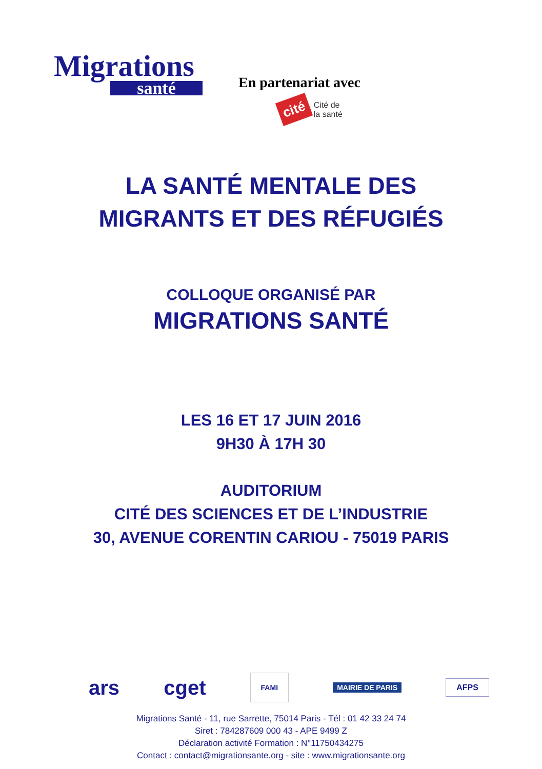Migrations
santé
En partenariat avec
cité
Cité de
la santé
LA SANTÉ MENTALE DES
MIGRANTS ET DES RÉFUGIÉS
COLLOQUE ORGANISÉ PAR
MIGRATIONS SANTÉ
LES 16 ET 17 JUIN 2016
9H30 À 17H 30
AUDITORIUM
CITÉ DES SCIENCES ET DE L’INDUSTRIE
30, AVENUE CORENTIN CARIOU - 75019 PARIS
ars cget FAMI MAIRIE DE PARIS AFPS
Migrations Santé - 11, rue Sarrette, 75014 Paris - Tél : 01 42 33 24 74
Siret : 784287609 000 43 - APE 9499 Z
Déclaration activité Formation : N°11750434275
Contact : contact@migrationsante.org - site : www.migrationsante.org